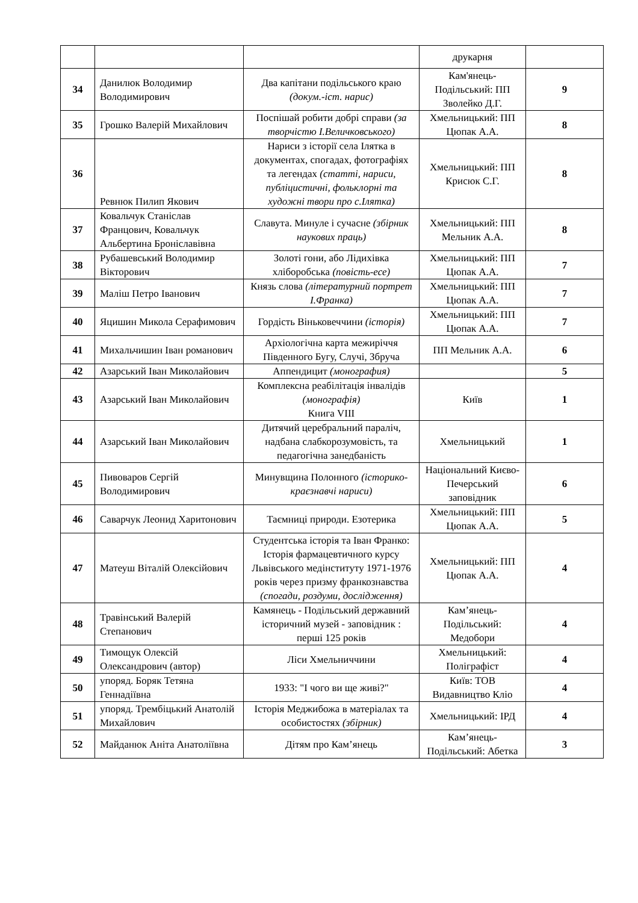| | | | друкарня | |
| 34 | Данилюк Володимир Володимирович | Два капітани подільського краю (докум.-іст. нарис) | Кам'янець-Подільський: ПП Зволейко Д.Г. | 9 |
| 35 | Грошко Валерій Михайлович | Поспішай робити добрі справи (за творчістю І.Величковського) | Хмельницький: ПП Цюпак А.А. | 8 |
| 36 | Ревнюк Пилип Якович | Нариси з історії села Ілятка в документах, спогадах, фотографіях та легендах (статті, нариси, публіцистичні, фольклорні та художні твори про с.Ілятка) | Хмельницький: ПП Крисюк С.Г. | 8 |
| 37 | Ковальчук Станіслав Францович, Ковальчук Альбертина Броніславівна | Славута. Минуле і сучасне (збірник наукових праць) | Хмельницький: ПП Мельник А.А. | 8 |
| 38 | Рубашевський Володимир Вікторович | Золоті гони, або Лідихівка хліборобська (повість-есе) | Хмельницький: ПП Цюпак А.А. | 7 |
| 39 | Маліш Петро Іванович | Князь слова (літературний портрет І.Франка) | Хмельницький: ПП Цюпак А.А. | 7 |
| 40 | Яцишин Микола Серафимович | Гордість Віньковеччини (історія) | Хмельницький: ПП Цюпак А.А. | 7 |
| 41 | Михальчишин Іван романович | Архіологічна карта межиріччя Південного Бугу, Случі, Збруча | ПП Мельник А.А. | 6 |
| 42 | Азарський Іван Миколайович | Аппендицит (монография) | | 5 |
| 43 | Азарський Іван Миколайович | Комплексна реабілітація інвалідів (монографія) Книга VIII | Київ | 1 |
| 44 | Азарський Іван Миколайович | Дитячий церебральний параліч, надбана слабкорозумовість, та педагогічна занедбаність | Хмельницький | 1 |
| 45 | Пивоваров Сергій Володимирович | Минувщина Полонного (історико-краєзнавчі нариси) | Національний Києво-Печерський заповідник | 6 |
| 46 | Саварчук Леонид Харитонович | Таємниці природи. Езотерика | Хмельницький: ПП Цюпак А.А. | 5 |
| 47 | Матеуш Віталій Олексійович | Студентська історія та Іван Франко: Історія фармацевтичного курсу Львівського медінституту 1971-1976 років через призму франкознавства (спогади, роздуми, дослідження) | Хмельницький: ПП Цюпак А.А. | 4 |
| 48 | Травінський Валерій Степанович | Камянець - Подільський державний історичний музей - заповідник : перші 125 років | Кам’янець-Подільський: Медобори | 4 |
| 49 | Тимощук Олексій Олександрович (автор) | Ліси Хмельниччини | Хмельницький: Поліграфіст | 4 |
| 50 | упоряд. Боряк Тетяна Геннадіївна | 1933: "І чого ви ще живі?" | Київ: ТОВ Видавництво Кліо | 4 |
| 51 | упоряд. Трембіцький Анатолій Михайлович | Історія Меджибожа в матеріалах та особистостях (збірник) | Хмельницький: ІРД | 4 |
| 52 | Майданюк Аніта Анатоліївна | Дітям про Кам’янець | Кам’янець-Подільський: Абетка | 3 |